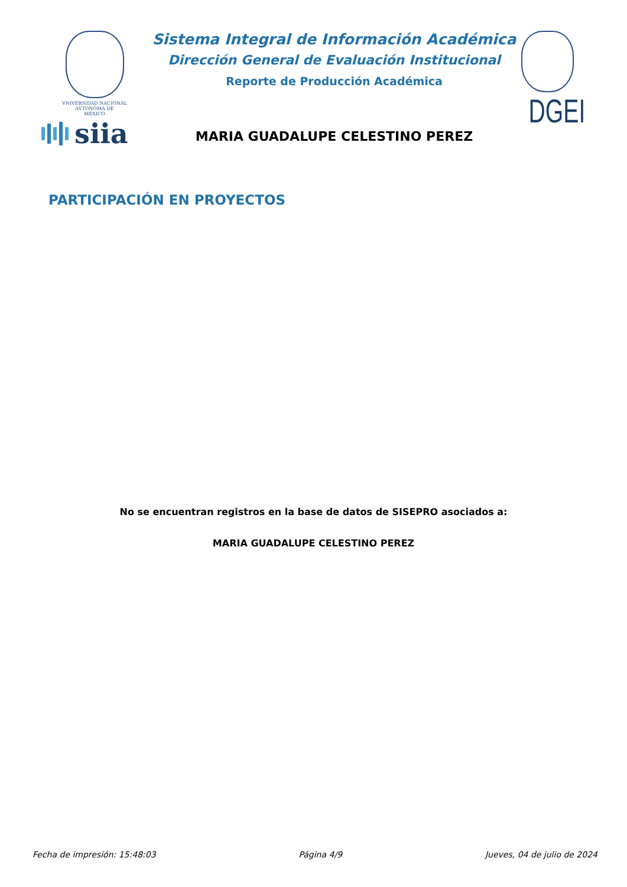VNIVERSIDAD NACIONAL
AVTONOMA DE
MEXICO
siia
Sistema Integral de Información Académica
Dirección General de Evaluación Institucional
Reporte de Producción Académica
MARIA GUADALUPE CELESTINO PEREZ
DGEI
PARTICIPACIÓN EN PROYECTOS
No se encuentran registros en la base de datos de SISEPRO asociados a:
MARIA GUADALUPE CELESTINO PEREZ
Fecha de impresión: 15:48:03 Página 4/9 Jueves, 04 de julio de 2024